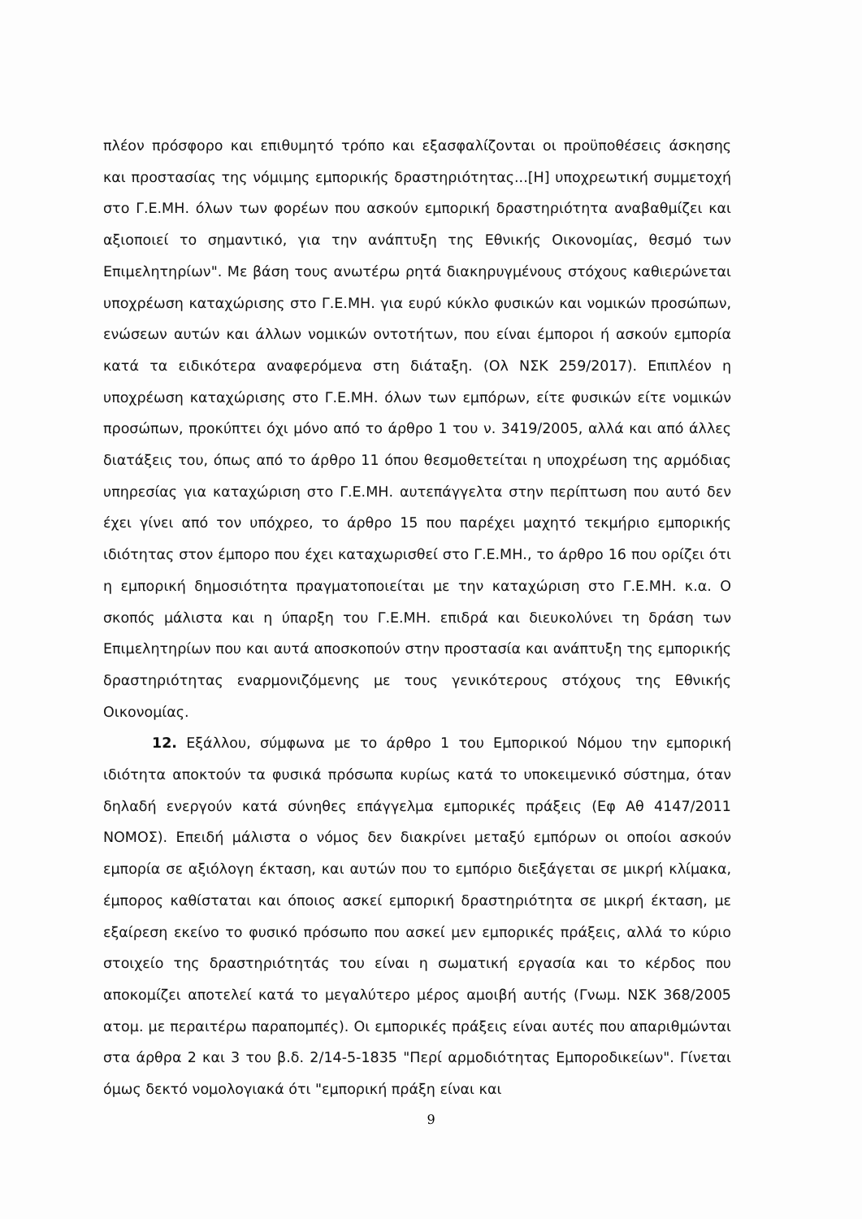πλέον πρόσφορο και επιθυμητό τρόπο και εξασφαλίζονται οι προϋποθέσεις άσκησης και προστασίας της νόμιμης εμπορικής δραστηριότητας...[Η] υποχρεωτική συμμετοχή στο Γ.Ε.ΜΗ. όλων των φορέων που ασκούν εμπορική δραστηριότητα αναβαθμίζει και αξιοποιεί το σημαντικό, για την ανάπτυξη της Εθνικής Οικονομίας, θεσμό των Επιμελητηρίων". Με βάση τους ανωτέρω ρητά διακηρυγμένους στόχους καθιερώνεται υποχρέωση καταχώρισης στο Γ.Ε.ΜΗ. για ευρύ κύκλο φυσικών και νομικών προσώπων, ενώσεων αυτών και άλλων νομικών οντοτήτων, που είναι έμποροι ή ασκούν εμπορία κατά τα ειδικότερα αναφερόμενα στη διάταξη. (Ολ ΝΣΚ 259/2017). Επιπλέον η υποχρέωση καταχώρισης στο Γ.Ε.ΜΗ. όλων των εμπόρων, είτε φυσικών είτε νομικών προσώπων, προκύπτει όχι μόνο από το άρθρο 1 του ν. 3419/2005, αλλά και από άλλες διατάξεις του, όπως από το άρθρο 11 όπου θεσμοθετείται η υποχρέωση της αρμόδιας υπηρεσίας για καταχώριση στο Γ.Ε.ΜΗ. αυτεπάγγελτα στην περίπτωση που αυτό δεν έχει γίνει από τον υπόχρεο, το άρθρο 15 που παρέχει μαχητό τεκμήριο εμπορικής ιδιότητας στον έμπορο που έχει καταχωρισθεί στο Γ.Ε.ΜΗ., το άρθρο 16 που ορίζει ότι η εμπορική δημοσιότητα πραγματοποιείται με την καταχώριση στο Γ.Ε.ΜΗ. κ.α. Ο σκοπός μάλιστα και η ύπαρξη του Γ.Ε.ΜΗ. επιδρά και διευκολύνει τη δράση των Επιμελητηρίων που και αυτά αποσκοπούν στην προστασία και ανάπτυξη της εμπορικής δραστηριότητας εναρμονιζόμενης με τους γενικότερους στόχους της Εθνικής Οικονομίας.
12. Εξάλλου, σύμφωνα με το άρθρο 1 του Εμπορικού Νόμου την εμπορική ιδιότητα αποκτούν τα φυσικά πρόσωπα κυρίως κατά το υποκειμενικό σύστημα, όταν δηλαδή ενεργούν κατά σύνηθες επάγγελμα εμπορικές πράξεις (Εφ Αθ 4147/2011 ΝΟΜΟΣ). Επειδή μάλιστα ο νόμος δεν διακρίνει μεταξύ εμπόρων οι οποίοι ασκούν εμπορία σε αξιόλογη έκταση, και αυτών που το εμπόριο διεξάγεται σε μικρή κλίμακα, έμπορος καθίσταται και όποιος ασκεί εμπορική δραστηριότητα σε μικρή έκταση, με εξαίρεση εκείνο το φυσικό πρόσωπο που ασκεί μεν εμπορικές πράξεις, αλλά το κύριο στοιχείο της δραστηριότητάς του είναι η σωματική εργασία και το κέρδος που αποκομίζει αποτελεί κατά το μεγαλύτερο μέρος αμοιβή αυτής (Γνωμ. ΝΣΚ 368/2005 ατομ. με περαιτέρω παραπομπές). Οι εμπορικές πράξεις είναι αυτές που απαριθμώνται στα άρθρα 2 και 3 του β.δ. 2/14-5-1835 "Περί αρμοδιότητας Εμποροδικείων". Γίνεται όμως δεκτό νομολογιακά ότι "εμπορική πράξη είναι και
9